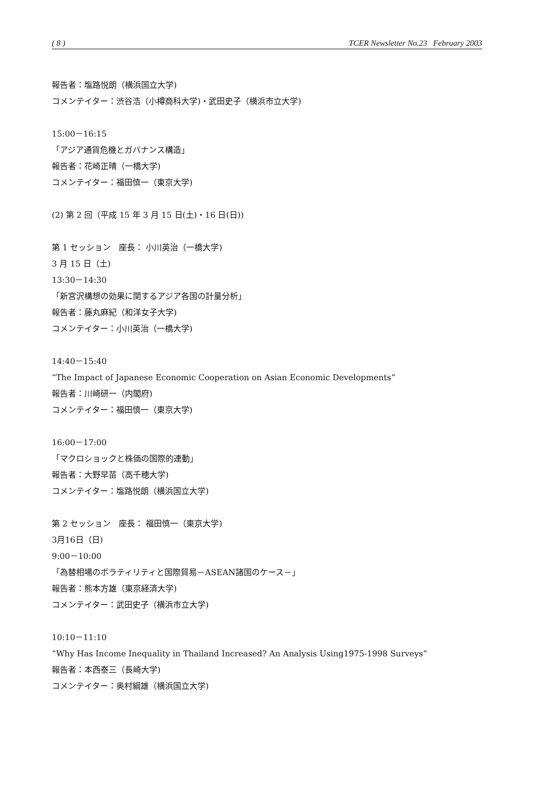( 8 ) TCER Newsletter No.23 February 2003
報告者：塩路悦朗（横浜国立大学)
コメンテイター：渋谷浩（小樽商科大学)・武田史子（横浜市立大学)
15:00－16:15
「アジア通貨危機とガバナンス構造」
報告者：花崎正晴（一橋大学)
コメンテイター：福田慎一（東京大学)
(2) 第 2 回（平成 15 年 3 月 15 日(土)・16 日(日))
第 1 セッション　座長： 小川英治（一橋大学)
3 月 15 日（土)
13:30－14:30
「新宮沢構想の効果に関するアジア各国の計量分析」
報告者：藤丸麻紀（和洋女子大学)
コメンテイター：小川英治（一橋大学)
14:40－15:40
“The Impact of Japanese Economic Cooperation on Asian Economic Developments”
報告者：川崎研一（内閣府)
コメンテイター：福田慎一（東京大学)
16:00－17:00
「マクロショックと株価の国際的連動」
報告者：大野早苗（高千穂大学)
コメンテイター：塩路悦朗（横浜国立大学)
第 2 セッション　座長： 福田慎一（東京大学)
3月16日（日)
9:00－10:00
「為替相場のボラティリティと国際貿易－ASEAN諸国のケース－」
報告者：熊本方雄（東京経済大学)
コメンテイター：武田史子（横浜市立大学)
10:10－11:10
“Why Has Income Inequality in Thailand Increased? An Analysis Using1975-1998 Surveys”
報告者：本西泰三（長崎大学)
コメンテイター：奥村綱雄（横浜国立大学)